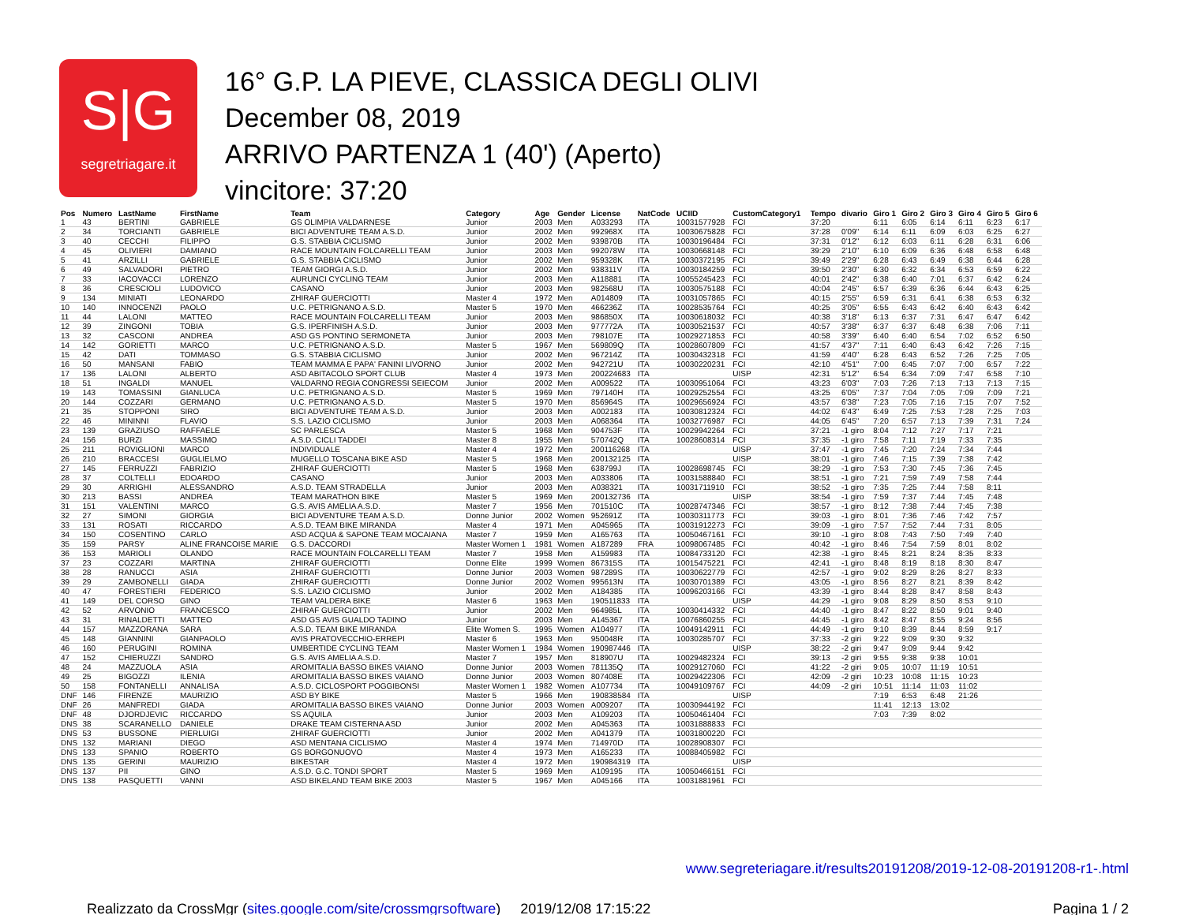S|G
segretriagare.it
16° G.P. LA PIEVE, CLASSICA DEGLI OLIVI
December 08, 2019
ARRIVO PARTENZA 1 (40') (Aperto)
vincitore: 37:20
| Pos | Numero | LastName | FirstName | Team | Category | Age | Gender | License | NatCode | UCIID | CustomCategory1 | Tempo | divario | Giro 1 | Giro 2 | Giro 3 | Giro 4 | Giro 5 | Giro 6 |
| --- | --- | --- | --- | --- | --- | --- | --- | --- | --- | --- | --- | --- | --- | --- | --- | --- | --- | --- | --- |
| 1 | 43 | BERTINI | GABRIELE | GS OLIMPIA VALDARNESE | Junior | 2003 | Men | A033293 | ITA | 10031577928 | FCI | 37:20 | | 6:11 | 6:05 | 6:14 | 6:11 | 6:23 | 6:17 |
| 2 | 34 | TORCIANTI | GABRIELE | BICI ADVENTURE TEAM A.S.D. | Junior | 2002 | Men | 992968X | ITA | 10030675828 | FCI | 37:28 | 0'09" | 6:14 | 6:11 | 6:09 | 6:03 | 6:25 | 6:27 |
| 3 | 40 | CECCHI | FILIPPO | G.S. STABBIA CICLISMO | Junior | 2002 | Men | 939870B | ITA | 10030196484 | FCI | 37:31 | 0'12" | 6:12 | 6:03 | 6:11 | 6:28 | 6:31 | 6:06 |
| 4 | 45 | OLIVIERI | DAMIANO | RACE MOUNTAIN FOLCARELLI TEAM | Junior | 2003 | Men | 992078W | ITA | 10030668148 | FCI | 39:29 | 2'10" | 6:10 | 6:09 | 6:36 | 6:48 | 6:58 | 6:48 |
| 5 | 41 | ARZILLI | GABRIELE | G.S. STABBIA CICLISMO | Junior | 2002 | Men | 959328K | ITA | 10030372195 | FCI | 39:49 | 2'29" | 6:28 | 6:43 | 6:49 | 6:38 | 6:44 | 6:28 |
| 6 | 49 | SALVADORI | PIETRO | TEAM GIORGI A.S.D. | Junior | 2002 | Men | 938311V | ITA | 10030184259 | FCI | 39:50 | 2'30" | 6:30 | 6:32 | 6:34 | 6:53 | 6:59 | 6:22 |
| 7 | 33 | IACOVACCI | LORENZO | AURUNCI CYCLING TEAM | Junior | 2003 | Men | A118881 | ITA | 10055245423 | FCI | 40:01 | 2'42" | 6:38 | 6:40 | 7:01 | 6:37 | 6:42 | 6:24 |
| 8 | 36 | CRESCIOLI | LUDOVICO | CASANO | Junior | 2003 | Men | 982568U | ITA | 10030575188 | FCI | 40:04 | 2'45" | 6:57 | 6:39 | 6:36 | 6:44 | 6:43 | 6:25 |
| 9 | 134 | MINIATI | LEONARDO | ZHIRAF GUERCIOTTI | Master 4 | 1972 | Men | A014809 | ITA | 10031057865 | FCI | 40:15 | 2'55" | 6:59 | 6:31 | 6:41 | 6:38 | 6:53 | 6:32 |
| 10 | 140 | INNOCENZI | PAOLO | U.C. PETRIGNANO A.S.D. | Master 5 | 1970 | Men | 466236Z | ITA | 10028535764 | FCI | 40:25 | 3'05" | 6:55 | 6:43 | 6:42 | 6:40 | 6:43 | 6:42 |
| 11 | 44 | LALONI | MATTEO | RACE MOUNTAIN FOLCARELLI TEAM | Junior | 2003 | Men | 986850X | ITA | 10030618032 | FCI | 40:38 | 3'18" | 6:13 | 6:37 | 7:31 | 6:47 | 6:47 | 6:42 |
| 12 | 39 | ZINGONI | TOBIA | G.S. IPERFINISH A.S.D. | Junior | 2003 | Men | 977772A | ITA | 10030521537 | FCI | 40:57 | 3'38" | 6:37 | 6:37 | 6:48 | 6:38 | 7:06 | 7:11 |
| 13 | 32 | CASCONI | ANDREA | ASD GS PONTINO SERMONETA | Junior | 2003 | Men | 798107E | ITA | 10029271853 | FCI | 40:58 | 3'39" | 6:40 | 6:40 | 6:54 | 7:02 | 6:52 | 6:50 |
| 14 | 142 | GORIETTI | MARCO | U.C. PETRIGNANO A.S.D. | Master 5 | 1967 | Men | 569809Q | ITA | 10028607809 | FCI | 41:57 | 4'37" | 7:11 | 6:40 | 6:43 | 6:42 | 7:26 | 7:15 |
| 15 | 42 | DATI | TOMMASO | G.S. STABBIA CICLISMO | Junior | 2002 | Men | 967214Z | ITA | 10030432318 | FCI | 41:59 | 4'40" | 6:28 | 6:43 | 6:52 | 7:26 | 7:25 | 7:05 |
| 16 | 50 | MANSANI | FABIO | TEAM MAMMA E PAPA' FANINI LIVORNO | Junior | 2002 | Men | 942721U | ITA | 10030220231 | FCI | 42:10 | 4'51" | 7:00 | 6:45 | 7:07 | 7:00 | 6:57 | 7:22 |
| 17 | 136 | LALONI | ALBERTO | ASD ABITACOLO SPORT CLUB | Master 4 | 1973 | Men | 200224683 | ITA | | UISP | 42:31 | 5'12" | 6:54 | 6:34 | 7:09 | 7:47 | 6:58 | 7:10 |
| 18 | 51 | INGALDI | MANUEL | VALDARNO REGIA CONGRESSI SEIECOM | Junior | 2002 | Men | A009522 | ITA | 10030951064 | FCI | 43:23 | 6'03" | 7:03 | 7:26 | 7:13 | 7:13 | 7:13 | 7:15 |
| 19 | 143 | TOMASSINI | GIANLUCA | U.C. PETRIGNANO A.S.D. | Master 5 | 1969 | Men | 797140H | ITA | 10029252554 | FCI | 43:25 | 6'05" | 7:37 | 7:04 | 7:05 | 7:09 | 7:09 | 7:21 |
| 20 | 144 | COZZARI | GERMANO | U.C. PETRIGNANO A.S.D. | Master 5 | 1970 | Men | 856964S | ITA | 10029656924 | FCI | 43:57 | 6'38" | 7:23 | 7:05 | 7:16 | 7:15 | 7:07 | 7:52 |
| 21 | 35 | STOPPONI | SIRO | BICI ADVENTURE TEAM A.S.D. | Junior | 2003 | Men | A002183 | ITA | 10030812324 | FCI | 44:02 | 6'43" | 6:49 | 7:25 | 7:53 | 7:28 | 7:25 | 7:03 |
| 22 | 46 | MININNI | FLAVIO | S.S. LAZIO CICLISMO | Junior | 2003 | Men | A068364 | ITA | 10032776987 | FCI | 44:05 | 6'45" | 7:20 | 6:57 | 7:13 | 7:39 | 7:31 | 7:24 |
| 23 | 139 | GRAZIUSO | RAFFAELE | SC PARLESCA | Master 5 | 1968 | Men | 904753F | ITA | 10029942264 | FCI | 37:21 | -1 giro | 8:04 | 7:12 | 7:27 | 7:17 | 7:21 | |
| 24 | 156 | BURZI | MASSIMO | A.S.D. CICLI TADDEI | Master 8 | 1955 | Men | 570742Q | ITA | 10028608314 | FCI | 37:35 | -1 giro | 7:58 | 7:11 | 7:19 | 7:33 | 7:35 | |
| 25 | 211 | ROVIGLIONI | MARCO | INDIVIDUALE | Master 4 | 1972 | Men | 200116268 | ITA | | UISP | 37:47 | -1 giro | 7:45 | 7:20 | 7:24 | 7:34 | 7:44 | |
| 26 | 210 | BRACCESI | GUGLIELMO | MUGELLO TOSCANA BIKE ASD | Master 5 | 1968 | Men | 200132125 | ITA | | UISP | 38:01 | -1 giro | 7:46 | 7:15 | 7:39 | 7:38 | 7:42 | |
| 27 | 145 | FERRUZZI | FABRIZIO | ZHIRAF GUERCIOTTI | Master 5 | 1968 | Men | 638799J | ITA | 10028698745 | FCI | 38:29 | -1 giro | 7:53 | 7:30 | 7:45 | 7:36 | 7:45 | |
| 28 | 37 | COLTELLI | EDOARDO | CASANO | Junior | 2003 | Men | A033806 | ITA | 10031588840 | FCI | 38:51 | -1 giro | 7:21 | 7:59 | 7:49 | 7:58 | 7:44 | |
| 29 | 30 | ARRIGHI | ALESSANDRO | A.S.D. TEAM STRADELLA | Junior | 2003 | Men | A038321 | ITA | 10031711910 | FCI | 38:52 | -1 giro | 7:35 | 7:25 | 7:44 | 7:58 | 8:11 | |
| 30 | 213 | BASSI | ANDREA | TEAM MARATHON BIKE | Master 5 | 1969 | Men | 200132736 | ITA | | UISP | 38:54 | -1 giro | 7:59 | 7:37 | 7:44 | 7:45 | 7:48 | |
| 31 | 151 | VALENTINI | MARCO | G.S. AVIS AMELIA A.S.D. | Master 7 | 1956 | Men | 701510C | ITA | 10028747346 | FCI | 38:57 | -1 giro | 8:12 | 7:38 | 7:44 | 7:45 | 7:38 | |
| 32 | 27 | SIMONI | GIORGIA | BICI ADVENTURE TEAM A.S.D. | Donne Junior | 2002 | Women | 952691Z | ITA | 10030311773 | FCI | 39:03 | -1 giro | 8:01 | 7:36 | 7:46 | 7:42 | 7:57 | |
| 33 | 131 | ROSATI | RICCARDO | A.S.D. TEAM BIKE MIRANDA | Master 4 | 1971 | Men | A045965 | ITA | 10031912273 | FCI | 39:09 | -1 giro | 7:57 | 7:52 | 7:44 | 7:31 | 8:05 | |
| 34 | 150 | COSENTINO | CARLO | ASD ACQUA & SAPONE TEAM MOCAIANA | Master 7 | 1959 | Men | A165763 | ITA | 10050467161 | FCI | 39:10 | -1 giro | 8:08 | 7:43 | 7:50 | 7:49 | 7:40 | |
| 35 | 159 | PARSY | ALINE FRANCOISE MARIE | G.S. DACCORDI | Master Women 1 | 1981 | Women | A187289 | FRA | 10098067485 | FCI | 40:42 | -1 giro | 8:46 | 7:54 | 7:59 | 8:01 | 8:02 | |
| 36 | 153 | MARIOLI | OLANDO | RACE MOUNTAIN FOLCARELLI TEAM | Master 7 | 1958 | Men | A159983 | ITA | 10084733120 | FCI | 42:38 | -1 giro | 8:45 | 8:21 | 8:24 | 8:35 | 8:33 | |
| 37 | 23 | COZZARI | MARTINA | ZHIRAF GUERCIOTTI | Donne Elite | 1999 | Women | 867315S | ITA | 10015475221 | FCI | 42:41 | -1 giro | 8:48 | 8:19 | 8:18 | 8:30 | 8:47 | |
| 38 | 28 | RANUCCI | ASIA | ZHIRAF GUERCIOTTI | Donne Junior | 2003 | Women | 987289S | ITA | 10030622779 | FCI | 42:57 | -1 giro | 9:02 | 8:29 | 8:26 | 8:27 | 8:33 | |
| 39 | 29 | ZAMBONELLI | GIADA | ZHIRAF GUERCIOTTI | Donne Junior | 2002 | Women | 995613N | ITA | 10030701389 | FCI | 43:05 | -1 giro | 8:56 | 8:27 | 8:21 | 8:39 | 8:42 | |
| 40 | 47 | FORESTIERI | FEDERICO | S.S. LAZIO CICLISMO | Junior | 2002 | Men | A184385 | ITA | 10096203166 | FCI | 43:39 | -1 giro | 8:44 | 8:28 | 8:47 | 8:58 | 8:43 | |
| 41 | 149 | DEL CORSO | GINO | TEAM VALDERA BIKE | Master 6 | 1963 | Men | 190511833 | ITA | | UISP | 44:29 | -1 giro | 9:08 | 8:29 | 8:50 | 8:53 | 9:10 | |
| 42 | 52 | ARVONIO | FRANCESCO | ZHIRAF GUERCIOTTI | Junior | 2002 | Men | 964985L | ITA | 10030414332 | FCI | 44:40 | -1 giro | 8:47 | 8:22 | 8:50 | 9:01 | 9:40 | |
| 43 | 31 | RINALDETTI | MATTEO | ASD GS AVIS GUALDO TADINO | Junior | 2003 | Men | A145367 | ITA | 10076860255 | FCI | 44:45 | -1 giro | 8:42 | 8:47 | 8:55 | 9:24 | 8:56 | |
| 44 | 157 | MAZZORANA | SARA | A.S.D. TEAM BIKE MIRANDA | Elite Women S. | 1995 | Women | A104977 | ITA | 10049142911 | FCI | 44:49 | -1 giro | 9:10 | 8:39 | 8:44 | 8:59 | 9:17 | |
| 45 | 148 | GIANNINI | GIANPAOLO | AVIS PRATOVECCHIO-ERREPI | Master 6 | 1963 | Men | 950048R | ITA | 10030285707 | FCI | 37:33 | -2 giri | 9:22 | 9:09 | 9:30 | 9:32 | | |
| 46 | 160 | PERUGINI | ROMINA | UMBERTIDE CYCLING TEAM | Master Women 1 | 1984 | Women | 190987446 | ITA | | UISP | 38:22 | -2 giri | 9:47 | 9:09 | 9:44 | 9:42 | | |
| 47 | 152 | CHIERUZZI | SANDRO | G.S. AVIS AMELIA A.S.D. | Master 7 | 1957 | Men | 818907U | ITA | 10029482324 | FCI | 39:13 | -2 giri | 9:55 | 9:38 | 9:38 | 10:01 | | |
| 48 | 24 | MAZZUOLA | ASIA | AROMITALIA BASSO BIKES VAIANO | Donne Junior | 2003 | Women | 781135Q | ITA | 10029127060 | FCI | 41:22 | -2 giri | 9:05 | 10:07 | 11:19 | 10:51 | | |
| 49 | 25 | BIGOZZI | ILENIA | AROMITALIA BASSO BIKES VAIANO | Donne Junior | 2003 | Women | 807408E | ITA | 10029422306 | FCI | 42:09 | -2 giri | 10:23 | 10:08 | 11:15 | 10:23 | | |
| 50 | 158 | FONTANELLI | ANNALISA | A.S.D. CICLOSPORT POGGIBONSI | Master Women 1 | 1982 | Women | A107734 | ITA | 10049109767 | FCI | 44:09 | -2 giri | 10:51 | 11:14 | 11:03 | 11:02 | | |
| DNF | 146 | FIRENZE | MAURIZIO | ASD BY BIKE | Master 5 | 1966 | Men | 190838584 | ITA | | UISP | | | 7:19 | 6:53 | 6:48 | 21:26 | | |
| DNF | 26 | MANFREDI | GIADA | AROMITALIA BASSO BIKES VAIANO | Donne Junior | 2003 | Women | A009207 | ITA | 10030944192 | FCI | | | 11:41 | 12:13 | 13:02 | | | |
| DNF | 48 | DJORDJEVIC | RICCARDO | SS AQUILA | Junior | 2003 | Men | A109203 | ITA | 10050461404 | FCI | | | 7:03 | 7:39 | 8:02 | | | |
| DNS | 38 | SCARANELLO | DANIELE | DRAKE TEAM CISTERNA ASD | Junior | 2002 | Men | A045363 | ITA | 10031888833 | FCI | | | | | | | | |
| DNS | 53 | BUSSONE | PIERLUIGI | ZHIRAF GUERCIOTTI | Junior | 2002 | Men | A041379 | ITA | 10031800220 | FCI | | | | | | | | |
| DNS | 132 | MARIANI | DIEGO | ASD MENTANA CICLISMO | Master 4 | 1974 | Men | 714970D | ITA | 10028908307 | FCI | | | | | | | | |
| DNS | 133 | SPANIO | ROBERTO | GS BORGONUOVO | Master 4 | 1973 | Men | A165233 | ITA | 10088405982 | FCI | | | | | | | | |
| DNS | 135 | GERINI | MAURIZIO | BIKESTAR | Master 4 | 1972 | Men | 190984319 | ITA | | UISP | | | | | | | | |
| DNS | 137 | PII | GINO | A.S.D. G.C. TONDI SPORT | Master 5 | 1969 | Men | A109195 | ITA | 10050466151 | FCI | | | | | | | | |
| DNS | 138 | PASQUETTI | VANNI | ASD BIKELAND TEAM BIKE 2003 | Master 5 | 1967 | Men | A045166 | ITA | 10031881961 | FCI | | | | | | | | |
www.segreteriagare.it/results20191208/2019-12-08-20191208-r1-.html
Realizzato da CrossMgr (sites.google.com/site/crossmgrsoftware) 2019/12/08 17:15:22 Pagina 1 / 2